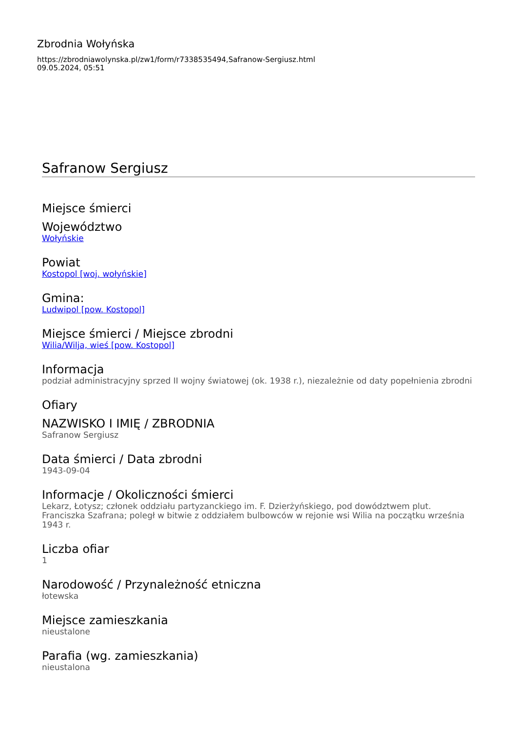Zbrodnia Wołyńska
https://zbrodniawolynska.pl/zw1/form/r7338535494,Safranow-Sergiusz.html
09.05.2024, 05:51
Safranow Sergiusz
Miejsce śmierci
Województwo
Wołyńskie
Powiat
Kostopol [woj. wołyńskie]
Gmina:
Ludwipol [pow. Kostopol]
Miejsce śmierci / Miejsce zbrodni
Wilia/Wilja, wieś [pow. Kostopol]
Informacja
podział administracyjny sprzed II wojny światowej (ok. 1938 r.), niezależnie od daty popełnienia zbrodni
Ofiary
NAZWISKO I IMIĘ / ZBRODNIA
Safranow Sergiusz
Data śmierci / Data zbrodni
1943-09-04
Informacje / Okoliczności śmierci
Lekarz, Łotysz; członek oddziału partyzanckiego im. F. Dzierżyńskiego, pod dowództwem plut. Franciszka Szafrana; poległ w bitwie z oddziałem bulbowców w rejonie wsi Wilia na początku września 1943 r.
Liczba ofiar
1
Narodowość / Przynależność etniczna
łotewska
Miejsce zamieszkania
nieustalone
Parafia (wg. zamieszkania)
nieustalona